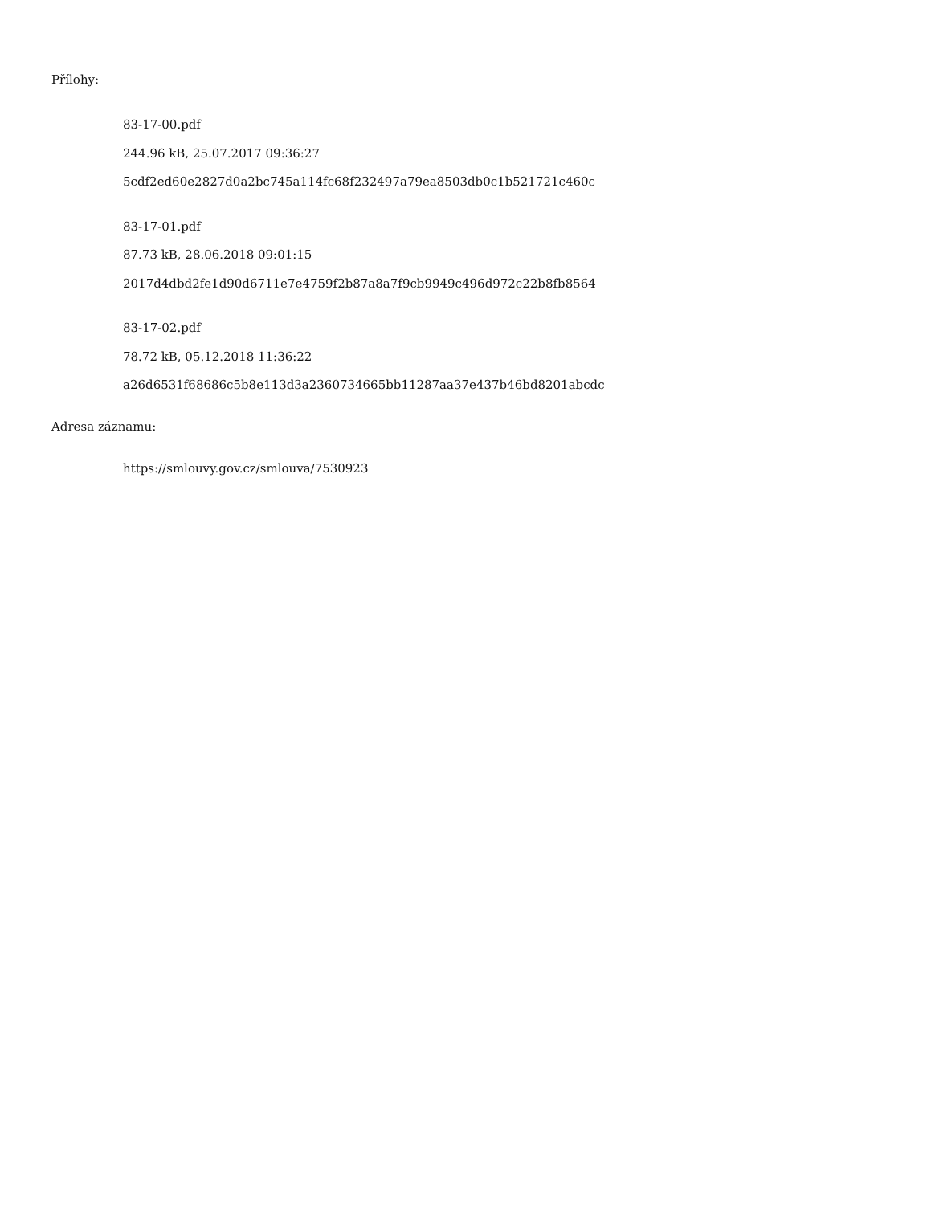Přílohy:
83-17-00.pdf
244.96 kB, 25.07.2017 09:36:27
5cdf2ed60e2827d0a2bc745a114fc68f232497a79ea8503db0c1b521721c460c
83-17-01.pdf
87.73 kB, 28.06.2018 09:01:15
2017d4dbd2fe1d90d6711e7e4759f2b87a8a7f9cb9949c496d972c22b8fb8564
83-17-02.pdf
78.72 kB, 05.12.2018 11:36:22
a26d6531f68686c5b8e113d3a2360734665bb11287aa37e437b46bd8201abcdc
Adresa záznamu:
https://smlouvy.gov.cz/smlouva/7530923